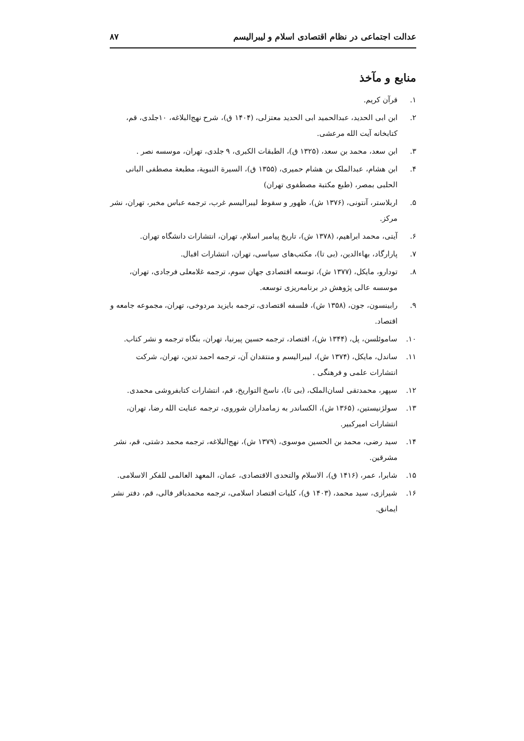عدالت اجتماعی در نظام اقتصادی اسلام و لیبرالیسم ۸۷
منابع و مآخذ
۱. قرآن کریم.
۲. ابن ابی الحدید، عبدالحمید ابی الحدید معتزلی، (۱۴۰۴ ق)، شرح نهج‌البلاغه، ۱۰جلدی، قم، کتابخانه آیت الله مرعشی.
۳. ابن سعد، محمد بن سعد، (۱۳۲۵ ق)، الطبقات الکبری، ۹ جلدی، تهران، موسسه نصر .
۴. ابن هشام، عبدالملک بن هشام حمیری، (۱۳۵۵ ق)، السیرة النبویة، مطبعة مصطفی البانی الحلبی بمصر، (طبع مکتبة مصطفوی تهران)
۵. اربلاستر، آنتونی، (۱۳۷۶ ش)، ظهور و سقوط لیبرالیسم غرب، ترجمه عباس مخبر، تهران، نشر مرکز.
۶. آیتی، محمد ابراهیم، (۱۳۷۸ ش)، تاریخ پیامبر اسلام، تهران، انتشارات دانشگاه تهران.
۷. پارارگاد، بهاءالدین، (بی تا)، مکتب‌های سیاسی، تهران، انتشارات اقبال.
۸. تودارو، مایکل، (۱۳۷۷ ش)، توسعه اقتصادی جهان سوم، ترجمه غلامعلی فرجادی، تهران، موسسه عالی پژوهش در برنامه‌ریزی توسعه.
۹. رابینسون، جون، (۱۳۵۸ ش)، فلسفه اقتصادی، ترجمه بایزید مردوخی، تهران، مجموعه جامعه و اقتصاد.
۱۰. ساموئلسن، پل، (۱۳۴۴ ش)، اقتصاد، ترجمه حسین پیرنیا، تهران، بنگاه ترجمه و نشر کتاب.
۱۱. ساندل، مایکل، (۱۳۷۴ ش)، لیبرالیسم و منتقدان آن، ترجمه احمد تدین، تهران، شرکت انتشارات علمی و فرهنگی .
۱۲. سپهر، محمدتقی لسان‌الملک، (بی تا)، ناسخ التواریخ، قم، انتشارات کتابفروشی محمدی.
۱۳. سولژنیستین، (۱۳۶۵ ش)، الکساندر به زمامداران شوروی، ترجمه عنایت الله رضا، تهران، انتشارات امیرکبیر.
۱۴. سید رضی، محمد بن الحسین موسوی، (۱۳۷۹ ش)، نهج‌البلاغه، ترجمه محمد دشتی، قم، نشر مشرقین.
۱۵. شابرا، عمر، (۱۴۱۶ ق)، الاسلام والتحدی الاقتصادی، عمان، المعهد العالمی للفکر الاسلامی.
۱۶. شیرازی، سید محمد، (۱۴۰۳ ق)، کلیات اقتصاد اسلامی، ترجمه محمدباقر فالی، قم، دفتر نشر ایمانق.